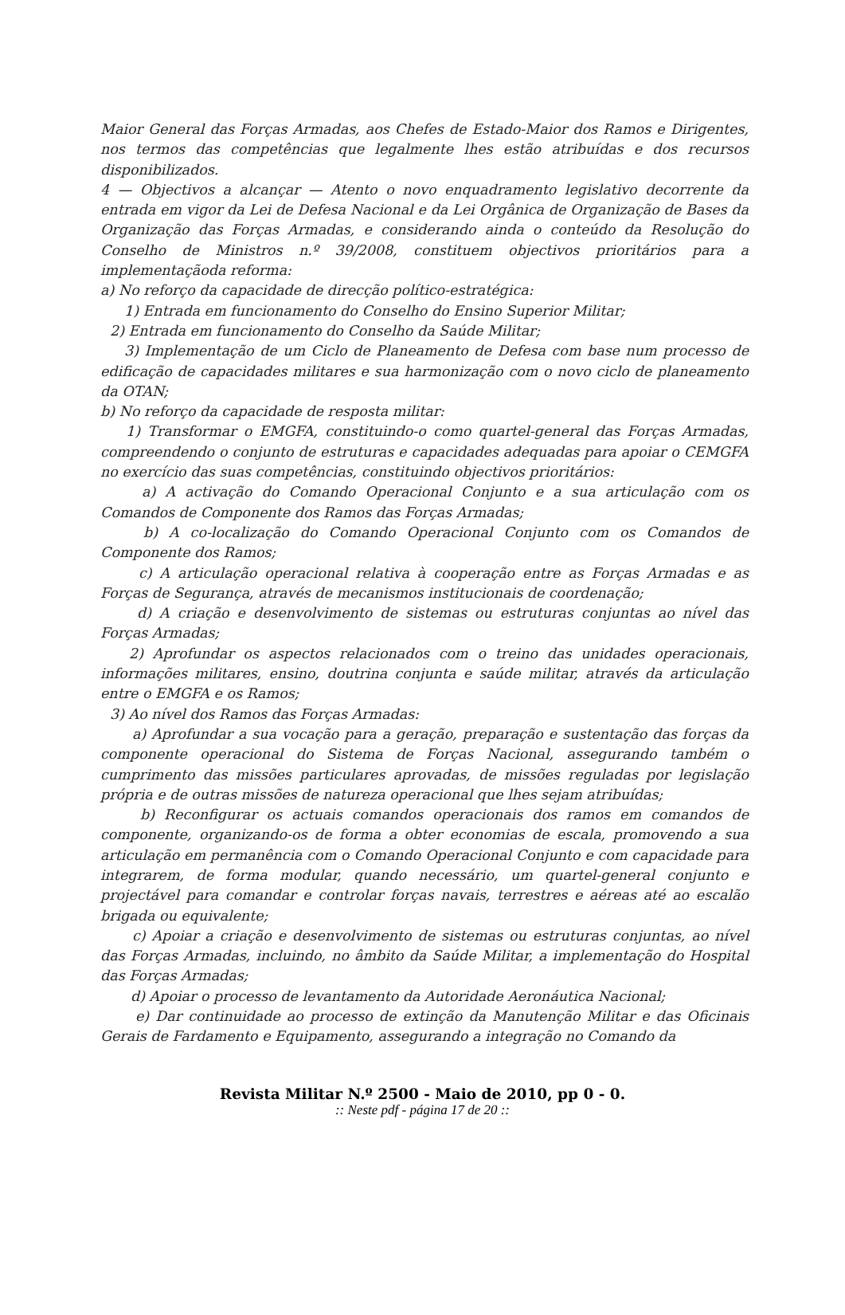Maior General das Forças Armadas, aos Chefes de Estado-Maior dos Ramos e Dirigentes, nos termos das competências que legalmente lhes estão atribuídas e dos recursos disponibilizados.
4 — Objectivos a alcançar — Atento o novo enquadramento legislativo decorrente da entrada em vigor da Lei de Defesa Nacional e da Lei Orgânica de Organização de Bases da Organização das Forças Armadas, e considerando ainda o conteúdo da Resolução do Conselho de Ministros n.º 39/2008, constituem objectivos prioritários para a implementaçãoda reforma:
a) No reforço da capacidade de direcção político-estratégica:
1) Entrada em funcionamento do Conselho do Ensino Superior Militar;
2) Entrada em funcionamento do Conselho da Saúde Militar;
3) Implementação de um Ciclo de Planeamento de Defesa com base num processo de edificação de capacidades militares e sua harmonização com o novo ciclo de planeamento da OTAN;
b) No reforço da capacidade de resposta militar:
1) Transformar o EMGFA, constituindo-o como quartel-general das Forças Armadas, compreendendo o conjunto de estruturas e capacidades adequadas para apoiar o CEMGFA no exercício das suas competências, constituindo objectivos prioritários:
a) A activação do Comando Operacional Conjunto e a sua articulação com os Comandos de Componente dos Ramos das Forças Armadas;
b) A co-localização do Comando Operacional Conjunto com os Comandos de Componente dos Ramos;
c) A articulação operacional relativa à cooperação entre as Forças Armadas e as Forças de Segurança, através de mecanismos institucionais de coordenação;
d) A criação e desenvolvimento de sistemas ou estruturas conjuntas ao nível das Forças Armadas;
2) Aprofundar os aspectos relacionados com o treino das unidades operacionais, informações militares, ensino, doutrina conjunta e saúde militar, através da articulação entre o EMGFA e os Ramos;
3) Ao nível dos Ramos das Forças Armadas:
a) Aprofundar a sua vocação para a geração, preparação e sustentação das forças da componente operacional do Sistema de Forças Nacional, assegurando também o cumprimento das missões particulares aprovadas, de missões reguladas por legislação própria e de outras missões de natureza operacional que lhes sejam atribuídas;
b) Reconfigurar os actuais comandos operacionais dos ramos em comandos de componente, organizando-os de forma a obter economias de escala, promovendo a sua articulação em permanência com o Comando Operacional Conjunto e com capacidade para integrarem, de forma modular, quando necessário, um quartel-general conjunto e projectável para comandar e controlar forças navais, terrestres e aéreas até ao escalão brigada ou equivalente;
c) Apoiar a criação e desenvolvimento de sistemas ou estruturas conjuntas, ao nível das Forças Armadas, incluindo, no âmbito da Saúde Militar, a implementação do Hospital das Forças Armadas;
d) Apoiar o processo de levantamento da Autoridade Aeronáutica Nacional;
e) Dar continuidade ao processo de extinção da Manutenção Militar e das Oficinais Gerais de Fardamento e Equipamento, assegurando a integração no Comando da
Revista Militar N.º 2500 - Maio de 2010, pp 0 - 0.
:: Neste pdf - página 17 de 20 ::